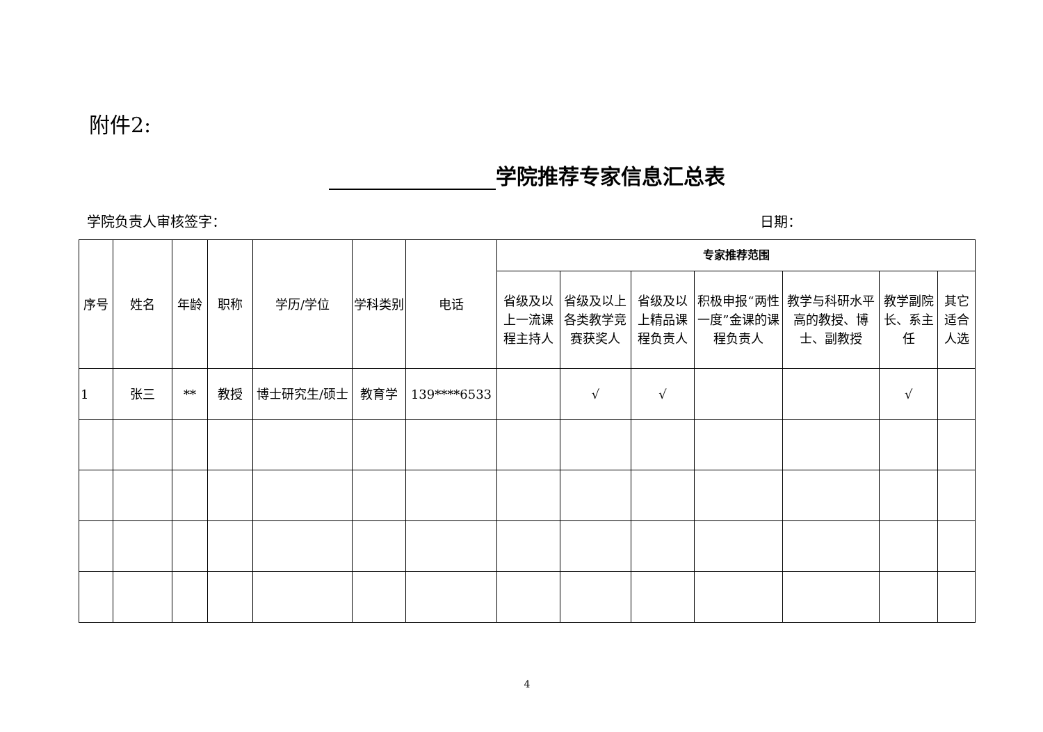附件2:
学院推荐专家信息汇总表
学院负责人审核签字： 日期：
| 序号 | 姓名 | 年龄 | 职称 | 学历/学位 | 学科类别 | 电话 | 专家推荐范围 | | | | | | |
| --- | --- | --- | --- | --- | --- | --- | --- | --- | --- | --- | --- | --- | --- |
| | | | | | | | 省级及以上一流课程主持人 | 省级及以上各类教学竞赛获奖人 | 省级及以上精品课程负责人 | 积极申报“两性一度”金课的课程负责人 | 教学与科研水平高的教授、博士、副教授 | 教学副院长、系主任 | 其它适合人选 |
| 1 | 张三 | ** | 教授 | 博士研究生/硕士 | 教育学 | 139****6533 | | √ | √ | | | √ | |
4